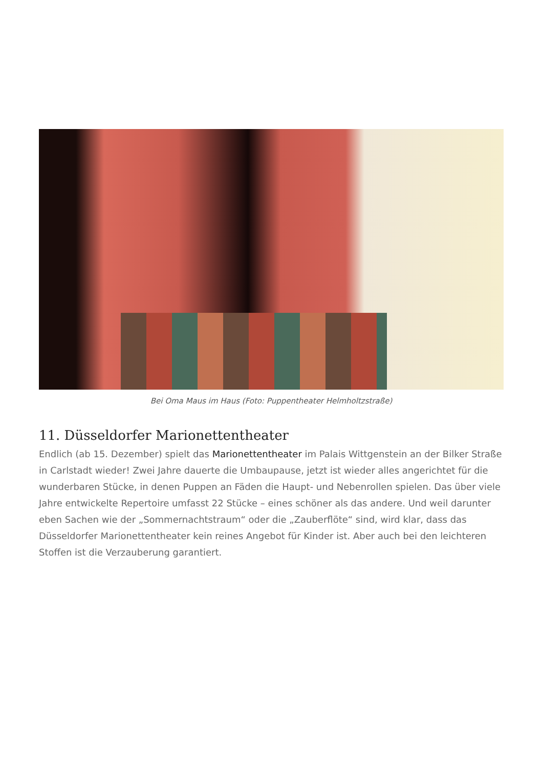Bei Oma Maus im Haus (Foto: Puppentheater Helmholtzstraße)
11. Düsseldorfer Marionettentheater
Endlich (ab 15. Dezember) spielt das Marionettentheater im Palais Wittgenstein an der Bilker Straße in Carlstadt wieder! Zwei Jahre dauerte die Umbaupause, jetzt ist wieder alles angerichtet für die wunderbaren Stücke, in denen Puppen an Fäden die Haupt- und Nebenrollen spielen. Das über viele Jahre entwickelte Repertoire umfasst 22 Stücke – eines schöner als das andere. Und weil darunter eben Sachen wie der „Sommernachtstraum“ oder die „Zauberflöte“ sind, wird klar, dass das Düsseldorfer Marionettentheater kein reines Angebot für Kinder ist. Aber auch bei den leichteren Stoffen ist die Verzauberung garantiert.